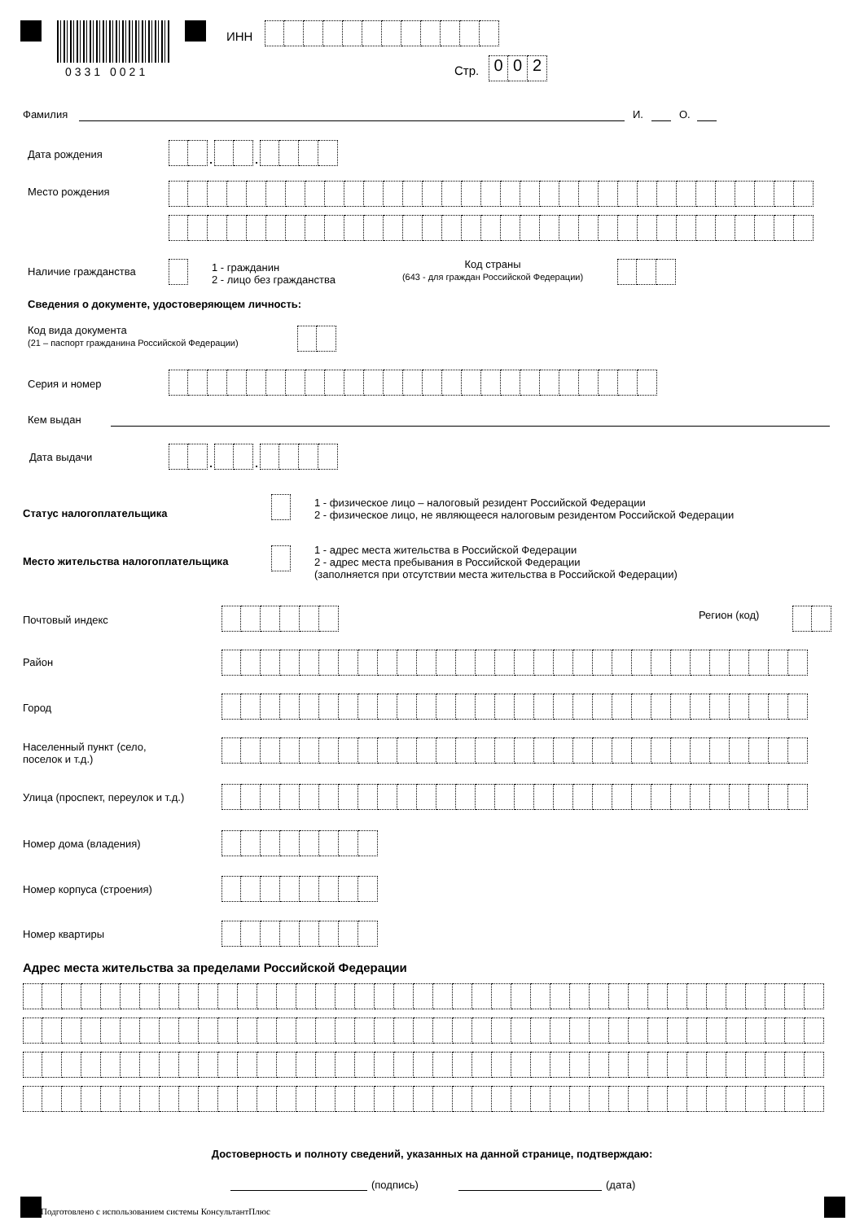0331 0021
ИНН
Стр.
0 0 2
Фамилия И. О.
Дата рождения
. .
Место рождения
Наличие гражданства
1 - гражданин
2 - лицо без гражданства
Код страны
(643 - для граждан Российской Федерации)
Сведения о документе, удостоверяющем личность:
Код вида документа
(21 – паспорт гражданина Российской Федерации)
Серия и номер
Кем выдан
Дата выдачи
. .
Статус налогоплательщика
1 - физическое лицо – налоговый резидент Российской Федерации
2 - физическое лицо, не являющееся налоговым резидентом Российской Федерации
Место жительства налогоплательщика
1 - адрес места жительства в Российской Федерации
2 - адрес места пребывания в Российской Федерации
(заполняется при отсутствии места жительства в Российской Федерации)
Почтовый индекс Регион (код)
Район
Город
Населенный пункт (село,
поселок и т.д.)
Улица (проспект, переулок и т.д.)
Номер дома (владения)
Номер корпуса (строения)
Номер квартиры
Адрес места жительства за пределами Российской Федерации
Достоверность и полноту сведений, указанных на данной странице, подтверждаю:
(подпись) (дата)
Подготовлено с использованием системы КонсультантПлюс